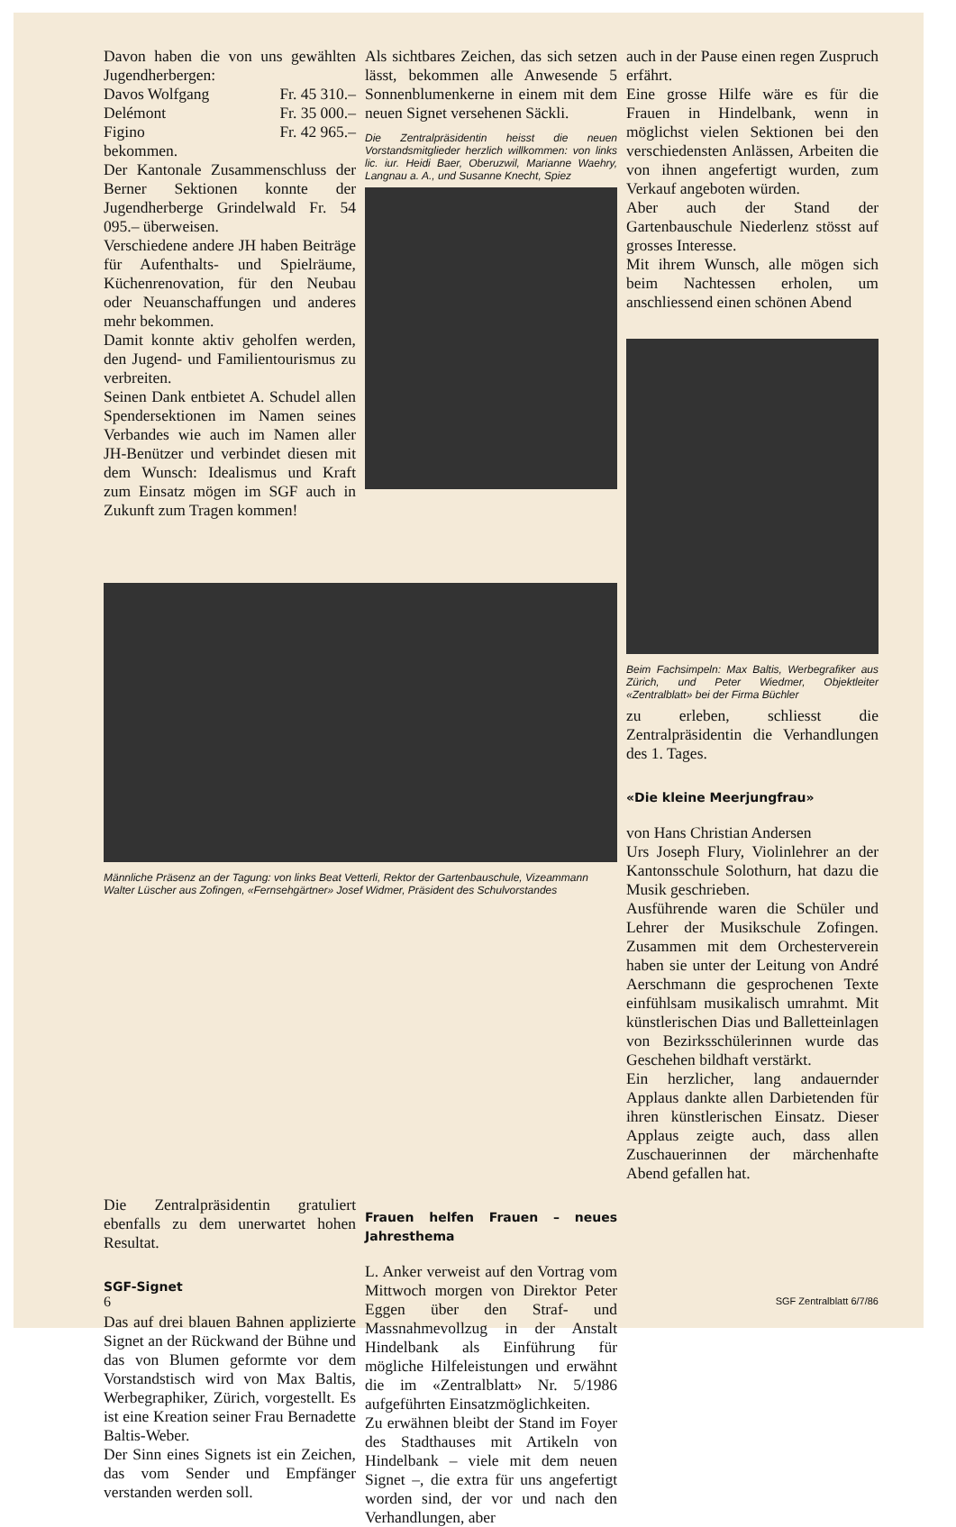Davon haben die von uns gewählten Jugendherbergen:
Davos Wolfgang Fr. 45 310.–
Delémont Fr. 35 000.–
Figino Fr. 42 965.–
bekommen.
Der Kantonale Zusammenschluss der Berner Sektionen konnte der Jugendherberge Grindelwald Fr. 54 095.– überweisen.
Verschiedene andere JH haben Beiträge für Aufenthalts- und Spielräume, Küchenrenovation, für den Neubau oder Neuanschaffungen und anderes mehr bekommen.
Damit konnte aktiv geholfen werden, den Jugend- und Familientourismus zu verbreiten.
Seinen Dank entbietet A. Schudel allen Spendersektionen im Namen seines Verbandes wie auch im Namen aller JH-Benützer und verbindet diesen mit dem Wunsch: Idealismus und Kraft zum Einsatz mögen im SGF auch in Zukunft zum Tragen kommen!
Als sichtbares Zeichen, das sich setzen lässt, bekommen alle Anwesende 5 Sonnenblumenkerne in einem mit dem neuen Signet versehenen Säckli.
Die Zentralpräsidentin heisst die neuen Vorstandsmitglieder herzlich willkommen: von links lic. iur. Heidi Baer, Oberuzwil, Marianne Waehry, Langnau a. A., und Susanne Knecht, Spiez
auch in der Pause einen regen Zuspruch erfährt.
Eine grosse Hilfe wäre es für die Frauen in Hindelbank, wenn in möglichst vielen Sektionen bei den verschiedensten Anlässen, Arbeiten die von ihnen angefertigt wurden, zum Verkauf angeboten würden.
Aber auch der Stand der Gartenbauschule Niederlenz stösst auf grosses Interesse.
Mit ihrem Wunsch, alle mögen sich beim Nachtessen erholen, um anschliessend einen schönen Abend
Beim Fachsimpeln: Max Baltis, Werbegrafiker aus Zürich, und Peter Wiedmer, Objektleiter «Zentralblatt» bei der Firma Büchler
zu erleben, schliesst die Zentralpräsidentin die Verhandlungen des 1. Tages.
Männliche Präsenz an der Tagung: von links Beat Vetterli, Rektor der Gartenbauschule, Vizeammann Walter Lüscher aus Zofingen, «Fernsehgärtner» Josef Widmer, Präsident des Schulvorstandes
«Die kleine Meerjungfrau»
von Hans Christian Andersen
Urs Joseph Flury, Violinlehrer an der Kantonsschule Solothurn, hat dazu die Musik geschrieben.
Ausführende waren die Schüler und Lehrer der Musikschule Zofingen. Zusammen mit dem Orchesterverein haben sie unter der Leitung von André Aerschmann die gesprochenen Texte einfühlsam musikalisch umrahmt. Mit künstlerischen Dias und Balletteinlagen von Bezirksschülerinnen wurde das Geschehen bildhaft verstärkt.
Ein herzlicher, lang andauernder Applaus dankte allen Darbietenden für ihren künstlerischen Einsatz. Dieser Applaus zeigte auch, dass allen Zuschauerinnen der märchenhafte Abend gefallen hat.
Die Zentralpräsidentin gratuliert ebenfalls zu dem unerwartet hohen Resultat.
SGF-Signet
Das auf drei blauen Bahnen applizierte Signet an der Rückwand der Bühne und das von Blumen geformte vor dem Vorstandstisch wird von Max Baltis, Werbegraphiker, Zürich, vorgestellt. Es ist eine Kreation seiner Frau Bernadette Baltis-Weber.
Der Sinn eines Signets ist ein Zeichen, das vom Sender und Empfänger verstanden werden soll.
Frauen helfen Frauen – neues Jahresthema
L. Anker verweist auf den Vortrag vom Mittwoch morgen von Direktor Peter Eggen über den Straf- und Massnahmevollzug in der Anstalt Hindelbank als Einführung für mögliche Hilfeleistungen und erwähnt die im «Zentralblatt» Nr. 5/1986 aufgeführten Einsatzmöglichkeiten.
Zu erwähnen bleibt der Stand im Foyer des Stadthauses mit Artikeln von Hindelbank – viele mit dem neuen Signet –, die extra für uns angefertigt worden sind, der vor und nach den Verhandlungen, aber
6 SGF Zentralblatt 6/7/86